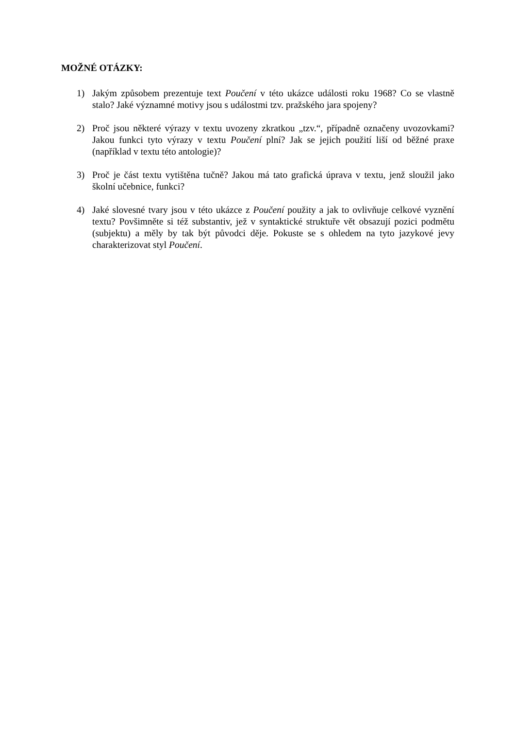MOŽNÉ OTÁZKY:
1) Jakým způsobem prezentuje text Poučení v této ukázce události roku 1968? Co se vlastně stalo? Jaké významné motivy jsou s událostmi tzv. pražského jara spojeny?
2) Proč jsou některé výrazy v textu uvozeny zkratkou „tzv.“, případně označeny uvozovkami? Jakou funkci tyto výrazy v textu Poučení plní? Jak se jejich použití liší od běžné praxe (například v textu této antologie)?
3) Proč je část textu vytištěna tučně? Jakou má tato grafická úprava v textu, jenž sloužil jako školní učebnice, funkci?
4) Jaké slovesné tvary jsou v této ukázce z Poučení použity a jak to ovlivňuje celkové vyznění textu? Povšimněte si též substantiv, jež v syntaktické struktuře vět obsazují pozici podmětu (subjektu) a měly by tak být původci děje. Pokuste se s ohledem na tyto jazykové jevy charakterizovat styl Poučení.